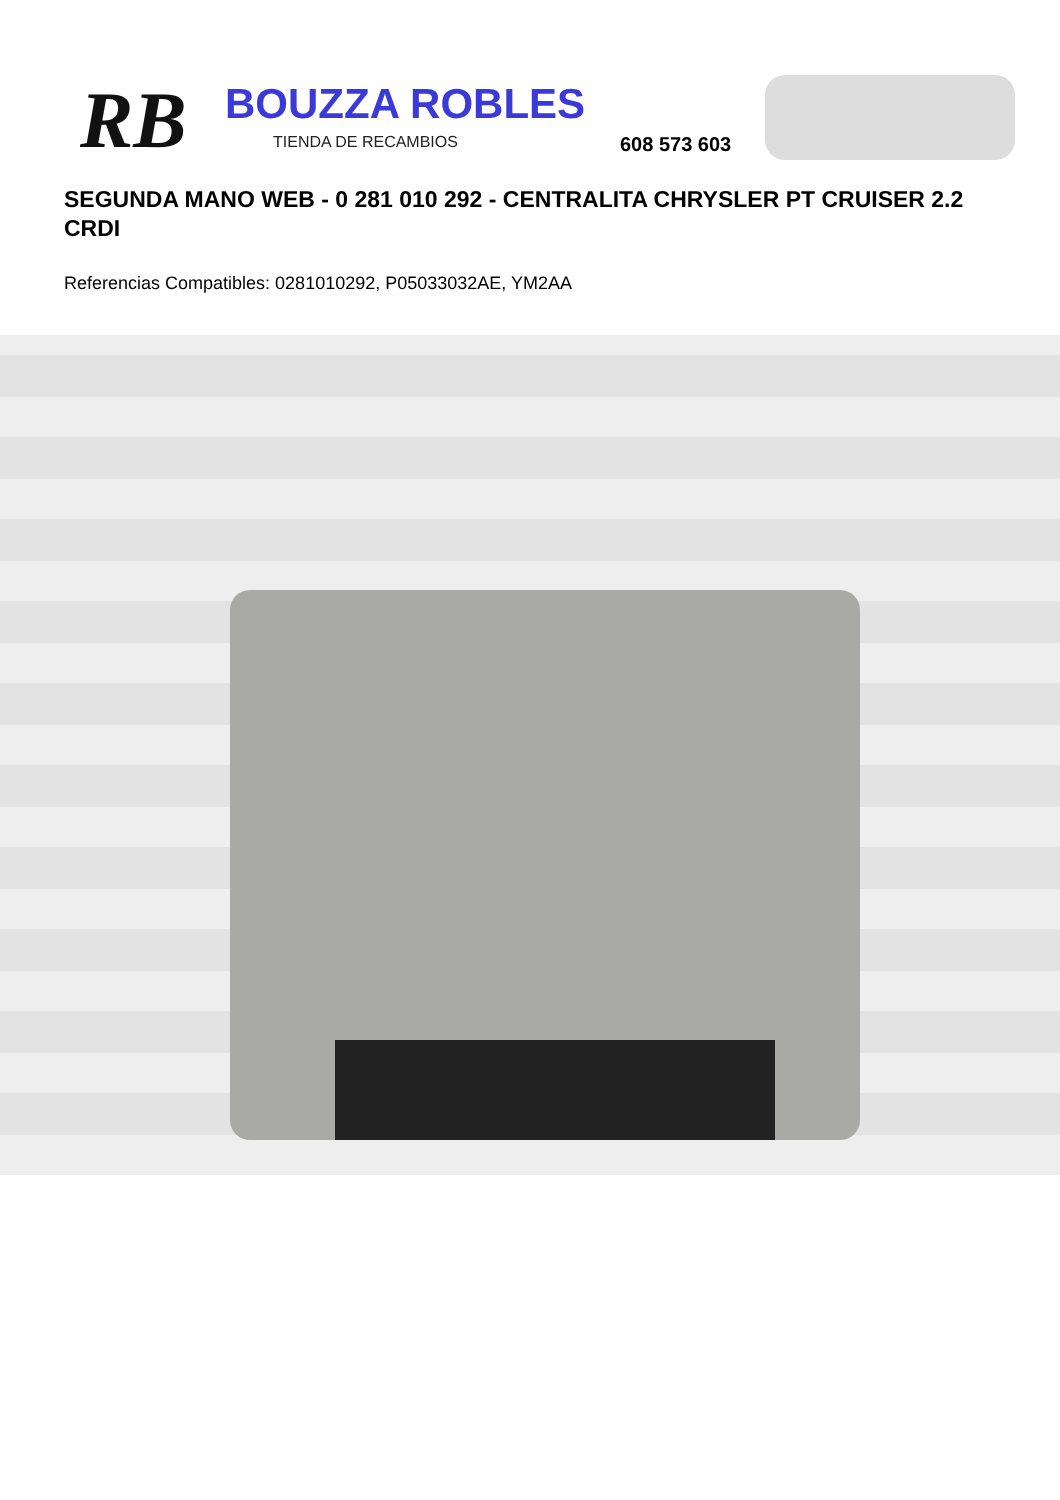RB BOUZZA ROBLES
TIENDA DE RECAMBIOS 608 573 603
SEGUNDA MANO WEB - 0 281 010 292 - CENTRALITA CHRYSLER PT CRUISER 2.2 CRDI
Referencias Compatibles: 0281010292, P05033032AE, YM2AA